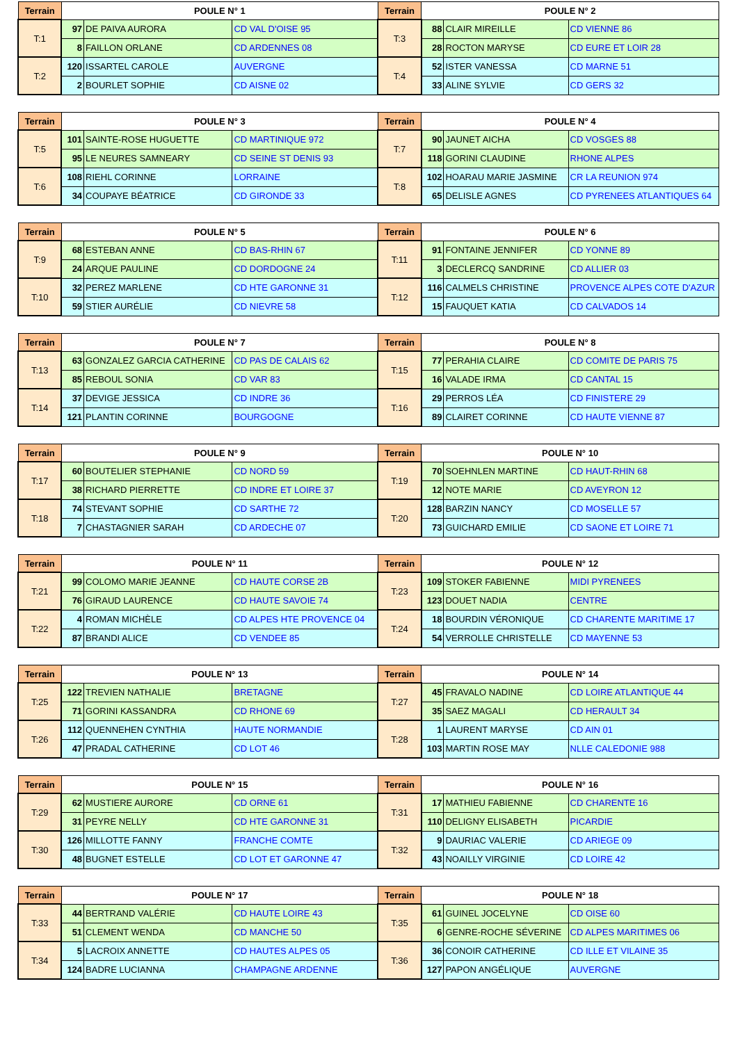| Terrain | POULE N° 1 | | | Terrain | POULE N° 2 | | |
| --- | --- | --- | --- | --- | --- | --- | --- |
| T:1 | 97 | DE PAIVA AURORA | CD VAL D'OISE 95 | T:3 | 88 | CLAIR MIREILLE | CD VIENNE 86 |
| | 8 | FAILLON ORLANE | CD ARDENNES 08 | | 28 | ROCTON MARYSE | CD EURE ET LOIR 28 |
| T:2 | 120 | ISSARTEL CAROLE | AUVERGNE | T:4 | 52 | ISTER VANESSA | CD MARNE 51 |
| | 2 | BOURLET SOPHIE | CD AISNE 02 | | 33 | ALINE SYLVIE | CD GERS 32 |
| Terrain | POULE N° 3 | | | Terrain | POULE N° 4 | | |
| --- | --- | --- | --- | --- | --- | --- | --- |
| T:5 | 101 | SAINTE-ROSE HUGUETTE | CD MARTINIQUE 972 | T:7 | 90 | JAUNET AICHA | CD VOSGES 88 |
| | 95 | LE NEURES SAMNEARY | CD SEINE ST DENIS 93 | | 118 | GORINI CLAUDINE | RHONE ALPES |
| T:6 | 108 | RIEHL CORINNE | LORRAINE | T:8 | 102 | HOARAU MARIE JASMINE | CR LA REUNION 974 |
| | 34 | COUPAYE BÉATRICE | CD GIRONDE 33 | | 65 | DELISLE AGNES | CD PYRENEES ATLANTIQUES 64 |
| Terrain | POULE N° 5 | | | Terrain | POULE N° 6 | | |
| --- | --- | --- | --- | --- | --- | --- | --- |
| T:9 | 68 | ESTEBAN ANNE | CD BAS-RHIN 67 | T:11 | 91 | FONTAINE JENNIFER | CD YONNE 89 |
| | 24 | ARQUE PAULINE | CD DORDOGNE 24 | | 3 | DECLERCQ SANDRINE | CD ALLIER 03 |
| T:10 | 32 | PEREZ MARLENE | CD HTE GARONNE 31 | T:12 | 116 | CALMELS CHRISTINE | PROVENCE ALPES COTE D'AZUR |
| | 59 | STIER AURÉLIE | CD NIEVRE 58 | | 15 | FAUQUET KATIA | CD CALVADOS 14 |
| Terrain | POULE N° 7 | | | Terrain | POULE N° 8 | | |
| --- | --- | --- | --- | --- | --- | --- | --- |
| T:13 | 63 | GONZALEZ GARCIA CATHERINE | CD PAS DE CALAIS 62 | T:15 | 77 | PERAHIA CLAIRE | CD COMITE DE PARIS 75 |
| | 85 | REBOUL SONIA | CD VAR 83 | | 16 | VALADE IRMA | CD CANTAL 15 |
| T:14 | 37 | DEVIGE JESSICA | CD INDRE 36 | T:16 | 29 | PERROS LÉA | CD FINISTERE 29 |
| | 121 | PLANTIN CORINNE | BOURGOGNE | | 89 | CLAIRET CORINNE | CD HAUTE VIENNE 87 |
| Terrain | POULE N° 9 | | | Terrain | POULE N° 10 | | |
| --- | --- | --- | --- | --- | --- | --- | --- |
| T:17 | 60 | BOUTELIER STEPHANIE | CD NORD 59 | T:19 | 70 | SOEHNLEN MARTINE | CD HAUT-RHIN 68 |
| | 38 | RICHARD PIERRETTE | CD INDRE ET LOIRE 37 | | 12 | NOTE MARIE | CD AVEYRON 12 |
| T:18 | 74 | STEVANT SOPHIE | CD SARTHE 72 | T:20 | 128 | BARZIN NANCY | CD MOSELLE 57 |
| | 7 | CHASTAGNIER SARAH | CD ARDECHE 07 | | 73 | GUICHARD EMILIE | CD SAONE ET LOIRE 71 |
| Terrain | POULE N° 11 | | | Terrain | POULE N° 12 | | |
| --- | --- | --- | --- | --- | --- | --- | --- |
| T:21 | 99 | COLOMO MARIE JEANNE | CD HAUTE CORSE 2B | T:23 | 109 | STOKER FABIENNE | MIDI PYRENEES |
| | 76 | GIRAUD LAURENCE | CD HAUTE SAVOIE 74 | | 123 | DOUET NADIA | CENTRE |
| T:22 | 4 | ROMAN MICHÈLE | CD ALPES HTE PROVENCE 04 | T:24 | 18 | BOURDIN VÉRONIQUE | CD CHARENTE MARITIME 17 |
| | 87 | BRANDI ALICE | CD VENDEE 85 | | 54 | VERROLLE CHRISTELLE | CD MAYENNE 53 |
| Terrain | POULE N° 13 | | | Terrain | POULE N° 14 | | |
| --- | --- | --- | --- | --- | --- | --- | --- |
| T:25 | 122 | TREVIEN NATHALIE | BRETAGNE | T:27 | 45 | FRAVALO NADINE | CD LOIRE ATLANTIQUE 44 |
| | 71 | GORINI KASSANDRA | CD RHONE 69 | | 35 | SAEZ MAGALI | CD HERAULT 34 |
| T:26 | 112 | QUENNEHEN CYNTHIA | HAUTE NORMANDIE | T:28 | 1 | LAURENT MARYSE | CD AIN 01 |
| | 47 | PRADAL CATHERINE | CD LOT 46 | | 103 | MARTIN ROSE MAY | NLLE CALEDONIE 988 |
| Terrain | POULE N° 15 | | | Terrain | POULE N° 16 | | |
| --- | --- | --- | --- | --- | --- | --- | --- |
| T:29 | 62 | MUSTIERE AURORE | CD ORNE 61 | T:31 | 17 | MATHIEU FABIENNE | CD CHARENTE 16 |
| | 31 | PEYRE NELLY | CD HTE GARONNE 31 | | 110 | DELIGNY ELISABETH | PICARDIE |
| T:30 | 126 | MILLOTTE FANNY | FRANCHE COMTE | T:32 | 9 | DAURIAC VALERIE | CD ARIEGE 09 |
| | 48 | BUGNET ESTELLE | CD LOT ET GARONNE 47 | | 43 | NOAILLY VIRGINIE | CD LOIRE 42 |
| Terrain | POULE N° 17 | | | Terrain | POULE N° 18 | | |
| --- | --- | --- | --- | --- | --- | --- | --- |
| T:33 | 44 | BERTRAND VALÉRIE | CD HAUTE LOIRE 43 | T:35 | 61 | GUINEL JOCELYNE | CD OISE 60 |
| | 51 | CLEMENT WENDA | CD MANCHE 50 | | 6 | GENRE-ROCHE SÉVERINE | CD ALPES MARITIMES 06 |
| T:34 | 5 | LACROIX ANNETTE | CD HAUTES ALPES 05 | T:36 | 36 | CONOIR CATHERINE | CD ILLE ET VILAINE 35 |
| | 124 | BADRE LUCIANNA | CHAMPAGNE ARDENNE | | 127 | PAPON ANGÉLIQUE | AUVERGNE |